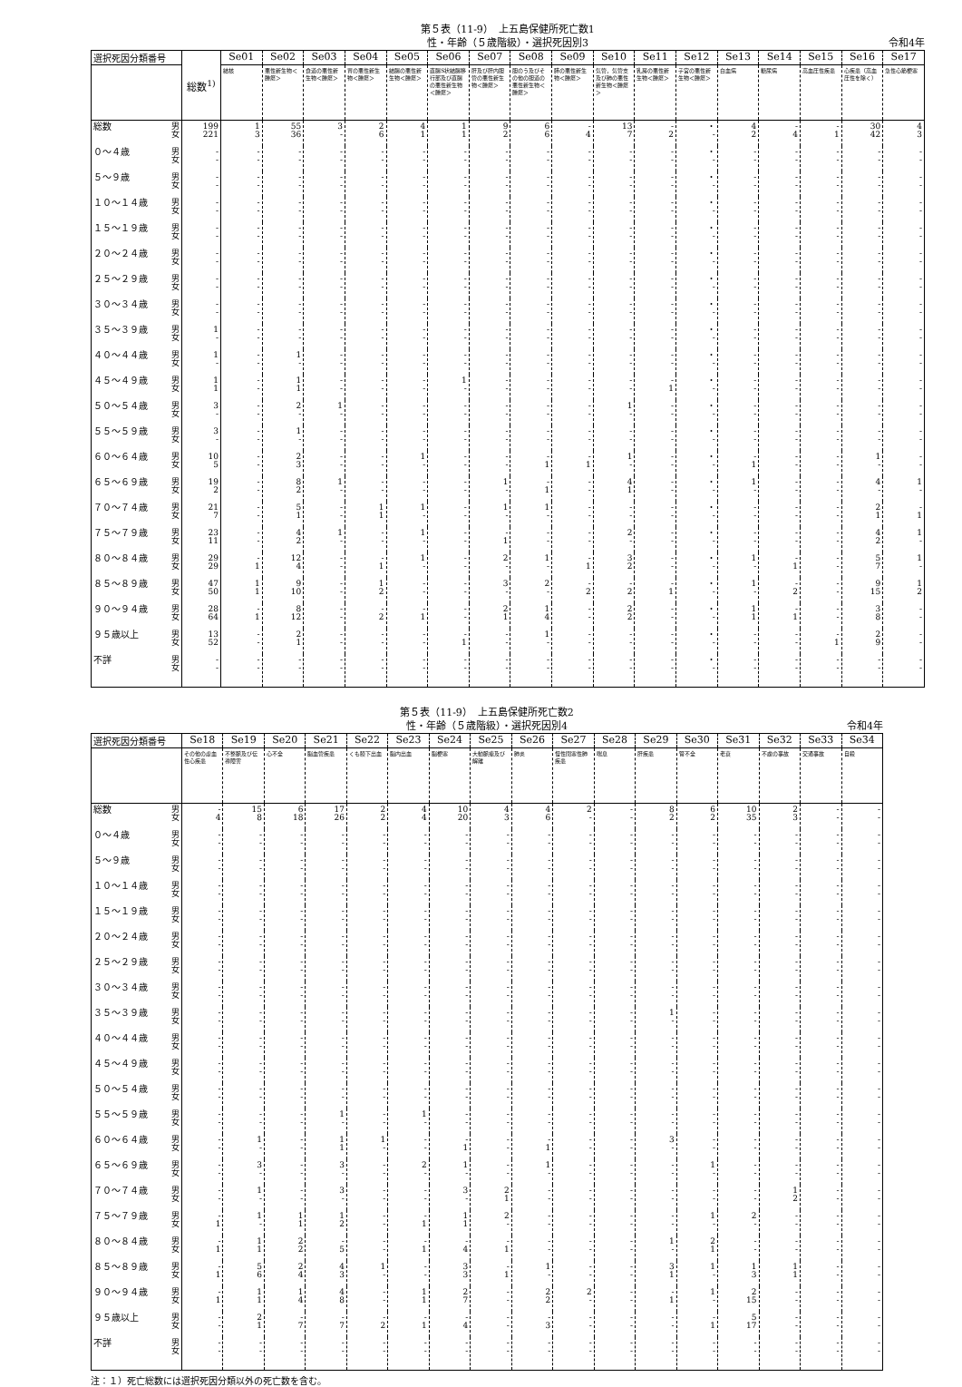第５表（11-9）　上五島保健所死亡数1
性・年齢（５歳階級）・選択死因別3
令和4年
| 選択死因分類番号 | 総数<sup>1)</sup> | Se01 | Se02 | Se03 | Se04 | Se05 | Se06 | Se07 | Se08 | Se09 | Se10 | Se11 | Se12 | Se13 | Se14 | Se15 | Se16 | Se17 |
| --- | --- | --- | --- | --- | --- | --- | --- | --- | --- | --- | --- | --- | --- | --- | --- | --- | --- | --- |
| | | 結核 | 悪性新生物＜腫瘍＞ | 食道の悪性新生物＜腫瘍＞ | 胃の悪性新生物＜腫瘍＞ | 結腸の悪性新生物＜腫瘍＞ | 直腸S状結腸移行部及び直腸の悪性新生物＜腫瘍＞ | 肝及び肝内胆管の悪性新生物＜腫瘍＞ | 胆のう及びその他の胆道の悪性新生物＜腫瘍＞ | 膵の悪性新生物＜腫瘍＞ | 気管，気管支及び肺の悪性新生物＜腫瘍＞ | 乳房の悪性新生物＜腫瘍＞ | 子宮の悪性新生物＜腫瘍＞ | 白血病 | 糖尿病 | 高血圧性疾患 | 心疾患（高血圧性を除く） | 急性心筋梗塞 |
| 総数 男 女 | 199 221 | 1 3 | 55 36 | 3 - | 2 6 | 4 1 | 1 1 | 9 2 | 6 6 | - 4 | 13 7 | - 2 | ・ - | 4 2 | - 4 | - 1 | 30 42 | 4 3 |
| ０～４歳 男 女 | - - | - - | - - | - - | - - | - - | - - | - - | - - | - - | - - | - - | ・ - | - - | - - | - - | - - | - - |
| ５～９歳 男 女 | - - | - - | - - | - - | - - | - - | - - | - - | - - | - - | - - | - - | ・ - | - - | - - | - - | - - | - - |
| １０～１４歳 男 女 | - - | - - | - - | - - | - - | - - | - - | - - | - - | - - | - - | - - | ・ - | - - | - - | - - | - - | - - |
| １５～１９歳 男 女 | - - | - - | - - | - - | - - | - - | - - | - - | - - | - - | - - | - - | ・ - | - - | - - | - - | - - | - - |
| ２０～２４歳 男 女 | - - | - - | - - | - - | - - | - - | - - | - - | - - | - - | - - | - - | ・ - | - - | - - | - - | - - | - - |
| ２５～２９歳 男 女 | - - | - - | - - | - - | - - | - - | - - | - - | - - | - - | - - | - - | ・ - | - - | - - | - - | - - | - - |
| ３０～３４歳 男 女 | - - | - - | - - | - - | - - | - - | - - | - - | - - | - - | - - | - - | ・ - | - - | - - | - - | - - | - - |
| ３５～３９歳 男 女 | 1 - | - - | - - | - - | - - | - - | - - | - - | - - | - - | - - | - - | ・ - | - - | - - | - - | - - | - - |
| ４０～４４歳 男 女 | 1 - | - - | 1 - | - - | - - | - - | - - | - - | - - | - - | - - | - - | ・ - | - - | - - | - - | - - | - - |
| ４５～４９歳 男 女 | 1 1 | - - | 1 1 | - - | - - | - - | 1 - | - - | - - | - - | - - | - 1 | ・ - | - - | - - | - - | - - | - - |
| ５０～５４歳 男 女 | 3 - | - - | 2 - | 1 - | - - | - - | - - | - - | - - | - - | 1 - | - - | ・ - | - - | - - | - - | - - | - - |
| ５５～５９歳 男 女 | 3 - | - - | 1 - | - - | - - | - - | - - | - - | - - | - - | - - | - - | ・ - | - - | - - | - - | - - | - - |
| ６０～６４歳 男 女 | 10 5 | - - | 2 3 | - - | - - | 1 - | - - | - - | - 1 | - 1 | 1 - | - - | ・ - | - 1 | - - | - - | 1 - | - - |
| ６５～６９歳 男 女 | 19 2 | - - | 8 2 | 1 - | - - | - - | - - | 1 - | - 1 | - - | 4 1 | - - | ・ - | 1 - | - - | - - | 4 - | 1 - |
| ７０～７４歳 男 女 | 21 7 | - - | 5 1 | - - | 1 1 | 1 - | - - | 1 - | 1 - | - - | - - | - - | ・ - | - - | - - | - - | 2 1 | - 1 |
| ７５～７９歳 男 女 | 23 11 | - - | 4 2 | 1 - | - - | 1 - | - - | - 1 | - - | - - | 2 - | - - | ・ - | - - | - - | - - | 4 2 | 1 - |
| ８０～８４歳 男 女 | 29 29 | - 1 | 12 4 | - - | - 1 | 1 - | - - | 2 - | 1 - | - 1 | 3 2 | - - | ・ - | 1 - | - 1 | - - | 5 7 | 1 - |
| ８５～８９歳 男 女 | 47 50 | 1 1 | 9 10 | - - | 1 2 | - - | - - | 3 - | 2 - | - 2 | - 2 | - 1 | ・ - | 1 - | - 2 | - - | 9 15 | 1 2 |
| ９０～９４歳 男 女 | 28 64 | - 1 | 8 12 | - - | - 2 | - 1 | - - | 2 1 | 1 4 | - - | 2 2 | - - | ・ - | 1 1 | - 1 | - - | 3 8 | - - |
| ９５歳以上 男 女 | 13 52 | - - | 2 1 | - - | - - | - - | - 1 | - - | 1 - | - - | - - | - - | ・ - | - - | - - | - 1 | 2 9 | - - |
| 不詳 男 女 | - - | - - | - - | - - | - - | - - | - - | - - | - - | - - | - - | - - | ・ - | - - | - - | - - | - - | - - |
第５表（11-9）　上五島保健所死亡数2
性・年齢（５歳階級）・選択死因別4
令和4年
| 選択死因分類番号 | Se18 | Se19 | Se20 | Se21 | Se22 | Se23 | Se24 | Se25 | Se26 | Se27 | Se28 | Se29 | Se30 | Se31 | Se32 | Se33 | Se34 |
| --- | --- | --- | --- | --- | --- | --- | --- | --- | --- | --- | --- | --- | --- | --- | --- | --- | --- |
| | その他の虚血性心疾患 | 不整脈及び伝導障害 | 心不全 | 脳血管疾患 | くも膜下出血 | 脳内出血 | 脳梗塞 | 大動脈瘤及び解離 | 肺炎 | 慢性閉塞性肺疾患 | 喘息 | 肝疾患 | 腎不全 | 老衰 | 不慮の事故 | 交通事故 | 自殺 |
| 総数 男 女 | - 4 | 15 8 | 6 18 | 17 26 | 2 2 | 4 4 | 10 20 | 4 3 | 4 6 | 2 - | - - | 8 2 | 6 2 | 10 35 | 2 3 | - - | - - |
| ０～４歳 男 女 | - - | - - | - - | - - | - - | - - | - - | - - | - - | - - | - - | - - | - - | - - | - - | - - | - - |
| ５～９歳 男 女 | - - | - - | - - | - - | - - | - - | - - | - - | - - | - - | - - | - - | - - | - - | - - | - - | - - |
| １０～１４歳 男 女 | - - | - - | - - | - - | - - | - - | - - | - - | - - | - - | - - | - - | - - | - - | - - | - - | - - |
| １５～１９歳 男 女 | - - | - - | - - | - - | - - | - - | - - | - - | - - | - - | - - | - - | - - | - - | - - | - - | - - |
| ２０～２４歳 男 女 | - - | - - | - - | - - | - - | - - | - - | - - | - - | - - | - - | - - | - - | - - | - - | - - | - - |
| ２５～２９歳 男 女 | - - | - - | - - | - - | - - | - - | - - | - - | - - | - - | - - | - - | - - | - - | - - | - - | - - |
| ３０～３４歳 男 女 | - - | - - | - - | - - | - - | - - | - - | - - | - - | - - | - - | - - | - - | - - | - - | - - | - - |
| ３５～３９歳 男 女 | - - | - - | - - | - - | - - | - - | - - | - - | - - | - - | - - | 1 - | - - | - - | - - | - - | - - |
| ４０～４４歳 男 女 | - - | - - | - - | - - | - - | - - | - - | - - | - - | - - | - - | - - | - - | - - | - - | - - | - - |
| ４５～４９歳 男 女 | - - | - - | - - | - - | - - | - - | - - | - - | - - | - - | - - | - - | - - | - - | - - | - - | - - |
| ５０～５４歳 男 女 | - - | - - | - - | - - | - - | - - | - - | - - | - - | - - | - - | - - | - - | - - | - - | - - | - - |
| ５５～５９歳 男 女 | - - | - - | - - | 1 - | - - | 1 - | - - | - - | - - | - - | - - | - - | - - | - - | - - | - - | - - |
| ６０～６４歳 男 女 | - - | 1 - | - - | 1 1 | 1 - | - - | - 1 | - - | - 1 | - - | - - | 3 - | - - | - - | - - | - - | - - |
| ６５～６９歳 男 女 | - - | 3 - | - - | 3 - | - - | 2 - | 1 - | - - | 1 - | - - | - - | - - | 1 - | - - | - - | - - | - - |
| ７０～７４歳 男 女 | - - | 1 - | - - | 3 - | - - | - - | 3 - | 2 1 | - - | - - | - - | - - | - - | - - | 1 2 | - - | - - |
| ７５～７９歳 男 女 | - 1 | 1 - | 1 1 | 1 2 | - - | - 1 | 1 1 | 2 - | - - | - - | - - | - - | 1 - | 2 - | - - | - - | - - |
| ８０～８４歳 男 女 | - 1 | 1 1 | 2 2 | - 5 | - - | - 1 | - 4 | - 1 | - - | - - | - - | 1 - | 2 1 | - - | - - | - - | - - |
| ８５～８９歳 男 女 | - 1 | 5 6 | 2 4 | 4 3 | 1 - | - - | 3 3 | - 1 | 1 - | - - | - - | 3 1 | 1 - | 1 3 | 1 1 | - - | - - |
| ９０～９４歳 男 女 | - 1 | 1 1 | 1 4 | 4 8 | - - | 1 1 | 2 7 | - - | 2 2 | 2 - | - - | - 1 | 1 - | 2 15 | - - | - - | - - |
| ９５歳以上 男 女 | - - | 2 1 | - 7 | - 7 | - 2 | - 1 | - 4 | - - | - 3 | - - | - - | - - | - 1 | 5 17 | - - | - - | - - |
| 不詳 男 女 | - - | - - | - - | - - | - - | - - | - - | - - | - - | - - | - - | - - | - - | - - | - - | - - | - - |
注：１）死亡総数には選択死因分類以外の死亡数を含む。